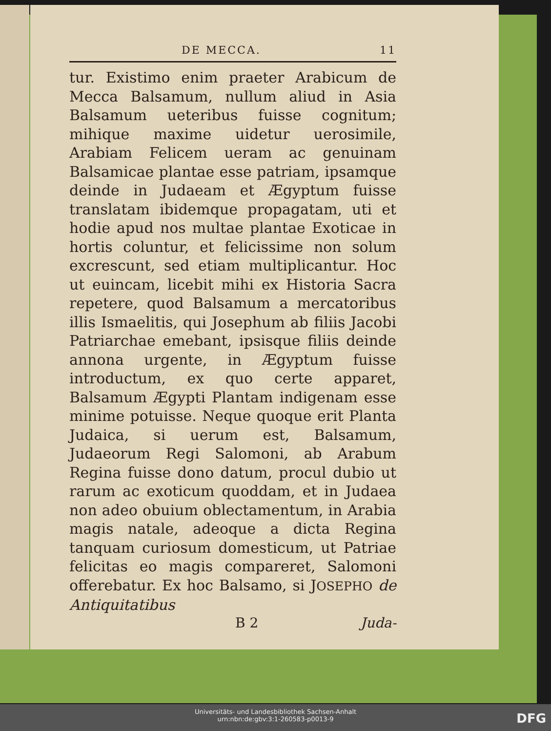DE MECCA. 11
tur. Existimo enim praeter Arabicum de Mecca Balsamum, nullum aliud in Asia Balsamum ueteribus fuisse cognitum; mihique maxime uidetur uerosimile, Arabiam Felicem ueram ac genuinam Balsamicae plantae esse patriam, ipsamque deinde in Judaeam et Ægyptum fuisse translatam ibidemque propagatam, uti et hodie apud nos multae plantae Exoticae in hortis coluntur, et felicissime non solum excrescunt, sed etiam multiplicantur. Hoc ut euincam, licebit mihi ex Historia Sacra repetere, quod Balsamum a mercatoribus illis Ismaelitis, qui Josephum ab filiis Jacobi Patriarchae emebant, ipsisque filiis deinde annona urgente, in Ægyptum fuisse introductum, ex quo certe apparet, Balsamum Ægypti Plantam indigenam esse minime potuisse. Neque quoque erit Planta Judaica, si uerum est, Balsamum, Judaeorum Regi Salomoni, ab Arabum Regina fuisse dono datum, procul dubio ut rarum ac exoticum quoddam, et in Judaea non adeo obuium oblectamentum, in Arabia magis natale, adeoque a dicta Regina tanquam curiosum domesticum, ut Patriae felicitas eo magis compareret, Salomoni offerebatur. Ex hoc Balsamo, si JOSEPHO de Antiquitatibus
B 2 Juda-
Universitäts- und Landesbibliothek Sachsen-Anhalt
urn:nbn:de:gbv:3:1-260583-p0013-9
DFG